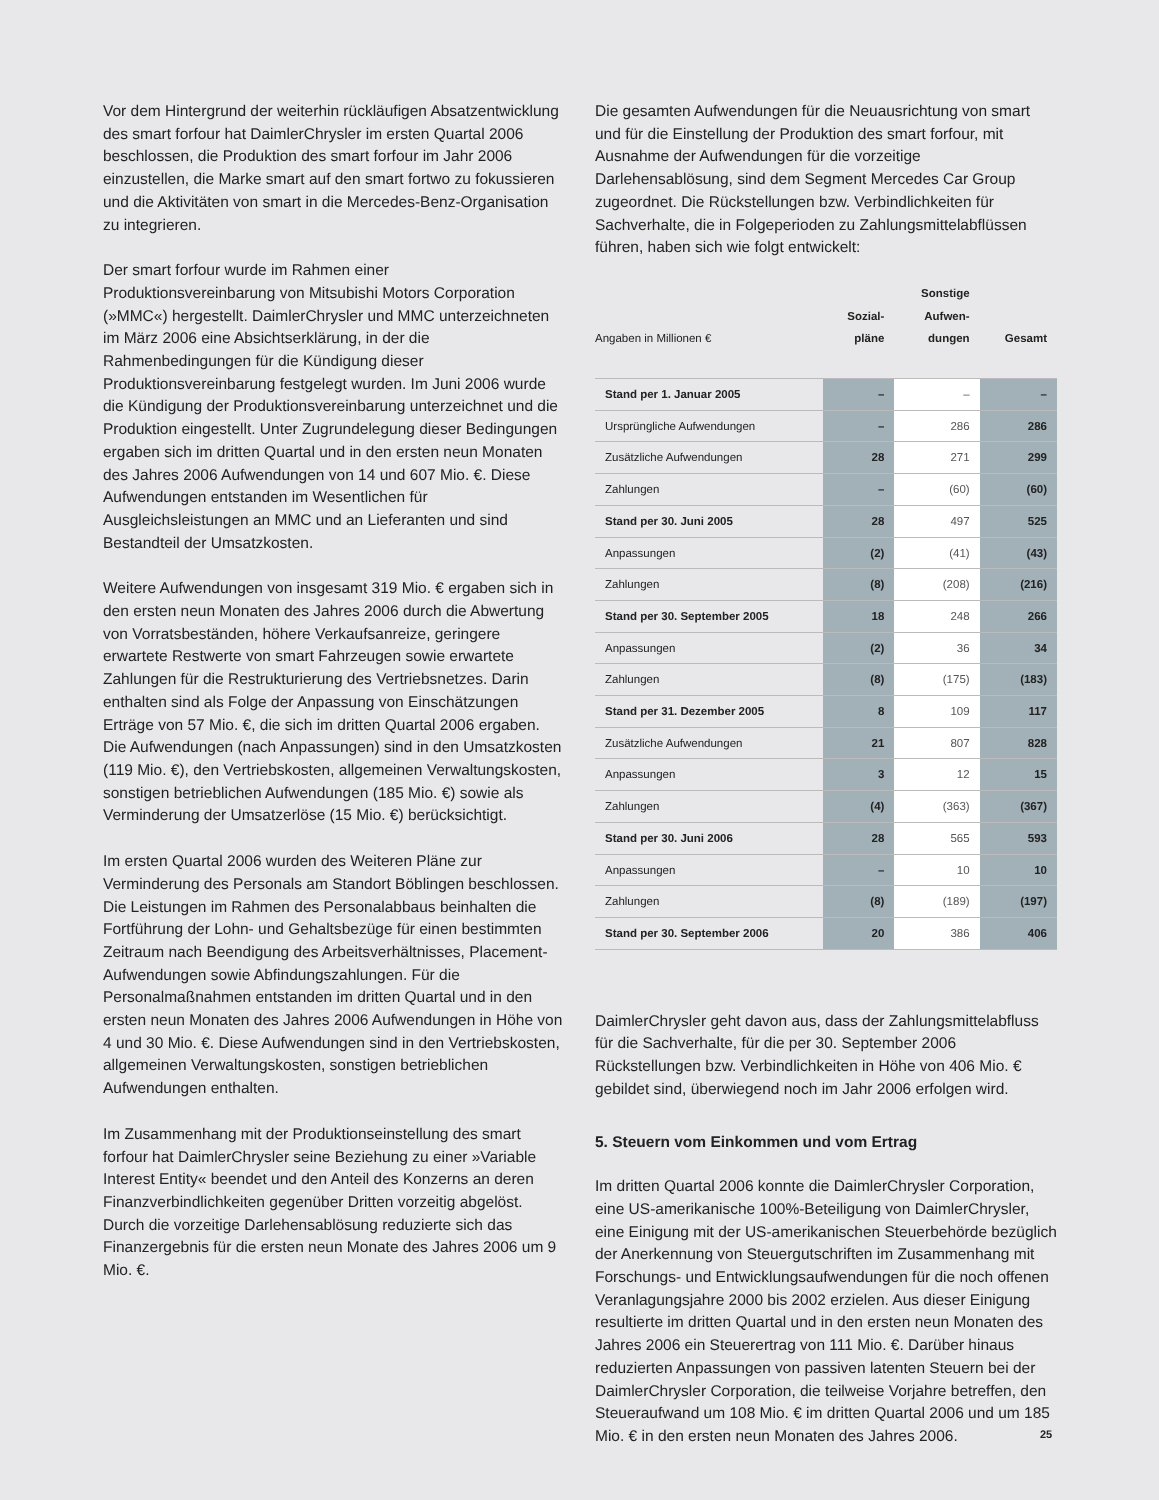Vor dem Hintergrund der weiterhin rückläufigen Absatzentwicklung des smart forfour hat DaimlerChrysler im ersten Quartal 2006 beschlossen, die Produktion des smart forfour im Jahr 2006 einzustellen, die Marke smart auf den smart fortwo zu fokussieren und die Aktivitäten von smart in die Mercedes-Benz-Organisation zu integrieren.
Der smart forfour wurde im Rahmen einer Produktionsvereinbarung von Mitsubishi Motors Corporation (»MMC«) hergestellt. DaimlerChrysler und MMC unterzeichneten im März 2006 eine Absichtserklärung, in der die Rahmenbedingungen für die Kündigung dieser Produktionsvereinbarung festgelegt wurden. Im Juni 2006 wurde die Kündigung der Produktionsvereinbarung unterzeichnet und die Produktion eingestellt. Unter Zugrundelegung dieser Bedingungen ergaben sich im dritten Quartal und in den ersten neun Monaten des Jahres 2006 Aufwendungen von 14 und 607 Mio. €. Diese Aufwendungen entstanden im Wesentlichen für Ausgleichsleistungen an MMC und an Lieferanten und sind Bestandteil der Umsatzkosten.
Weitere Aufwendungen von insgesamt 319 Mio. € ergaben sich in den ersten neun Monaten des Jahres 2006 durch die Abwertung von Vorratsbeständen, höhere Verkaufsanreize, geringere erwartete Restwerte von smart Fahrzeugen sowie erwartete Zahlungen für die Restrukturierung des Vertriebsnetzes. Darin enthalten sind als Folge der Anpassung von Einschätzungen Erträge von 57 Mio. €, die sich im dritten Quartal 2006 ergaben. Die Aufwendungen (nach Anpassungen) sind in den Umsatzkosten (119 Mio. €), den Vertriebskosten, allgemeinen Verwaltungskosten, sonstigen betrieblichen Aufwendungen (185 Mio. €) sowie als Verminderung der Umsatzerlöse (15 Mio. €) berücksichtigt.
Im ersten Quartal 2006 wurden des Weiteren Pläne zur Verminderung des Personals am Standort Böblingen beschlossen. Die Leistungen im Rahmen des Personalabbaus beinhalten die Fortführung der Lohn- und Gehaltsbezüge für einen bestimmten Zeitraum nach Beendigung des Arbeitsverhältnisses, Placement-Aufwendungen sowie Abfindungszahlungen. Für die Personalmaßnahmen entstanden im dritten Quartal und in den ersten neun Monaten des Jahres 2006 Aufwendungen in Höhe von 4 und 30 Mio. €. Diese Aufwendungen sind in den Vertriebskosten, allgemeinen Verwaltungskosten, sonstigen betrieblichen Aufwendungen enthalten.
Im Zusammenhang mit der Produktionseinstellung des smart forfour hat DaimlerChrysler seine Beziehung zu einer »Variable Interest Entity« beendet und den Anteil des Konzerns an deren Finanzverbindlichkeiten gegenüber Dritten vorzeitig abgelöst. Durch die vorzeitige Darlehensablösung reduzierte sich das Finanzergebnis für die ersten neun Monate des Jahres 2006 um 9 Mio. €.
Die gesamten Aufwendungen für die Neuausrichtung von smart und für die Einstellung der Produktion des smart forfour, mit Ausnahme der Aufwendungen für die vorzeitige Darlehensablösung, sind dem Segment Mercedes Car Group zugeordnet. Die Rückstellungen bzw. Verbindlichkeiten für Sachverhalte, die in Folgeperioden zu Zahlungsmittelabflüssen führen, haben sich wie folgt entwickelt:
| Angaben in Millionen € | Sozial- pläne | Sonstige Aufwen- dungen | Gesamt |
| --- | --- | --- | --- |
| Stand per 1. Januar 2005 | – | – | – |
| Ursprüngliche Aufwendungen | – | 286 | 286 |
| Zusätzliche Aufwendungen | 28 | 271 | 299 |
| Zahlungen | – | (60) | (60) |
| Stand per 30. Juni 2005 | 28 | 497 | 525 |
| Anpassungen | (2) | (41) | (43) |
| Zahlungen | (8) | (208) | (216) |
| Stand per 30. September 2005 | 18 | 248 | 266 |
| Anpassungen | (2) | 36 | 34 |
| Zahlungen | (8) | (175) | (183) |
| Stand per 31. Dezember 2005 | 8 | 109 | 117 |
| Zusätzliche Aufwendungen | 21 | 807 | 828 |
| Anpassungen | 3 | 12 | 15 |
| Zahlungen | (4) | (363) | (367) |
| Stand per 30. Juni 2006 | 28 | 565 | 593 |
| Anpassungen | – | 10 | 10 |
| Zahlungen | (8) | (189) | (197) |
| Stand per 30. September 2006 | 20 | 386 | 406 |
DaimlerChrysler geht davon aus, dass der Zahlungsmittelabfluss für die Sachverhalte, für die per 30. September 2006 Rückstellungen bzw. Verbindlichkeiten in Höhe von 406 Mio. € gebildet sind, überwiegend noch im Jahr 2006 erfolgen wird.
5. Steuern vom Einkommen und vom Ertrag
Im dritten Quartal 2006 konnte die DaimlerChrysler Corporation, eine US-amerikanische 100%-Beteiligung von DaimlerChrysler, eine Einigung mit der US-amerikanischen Steuerbehörde bezüglich der Anerkennung von Steuergutschriften im Zusammenhang mit Forschungs- und Entwicklungsaufwendungen für die noch offenen Veranlagungsjahre 2000 bis 2002 erzielen. Aus dieser Einigung resultierte im dritten Quartal und in den ersten neun Monaten des Jahres 2006 ein Steuerertrag von 111 Mio. €. Darüber hinaus reduzierten Anpassungen von passiven latenten Steuern bei der DaimlerChrysler Corporation, die teilweise Vorjahre betreffen, den Steueraufwand um 108 Mio. € im dritten Quartal 2006 und um 185 Mio. € in den ersten neun Monaten des Jahres 2006.
25